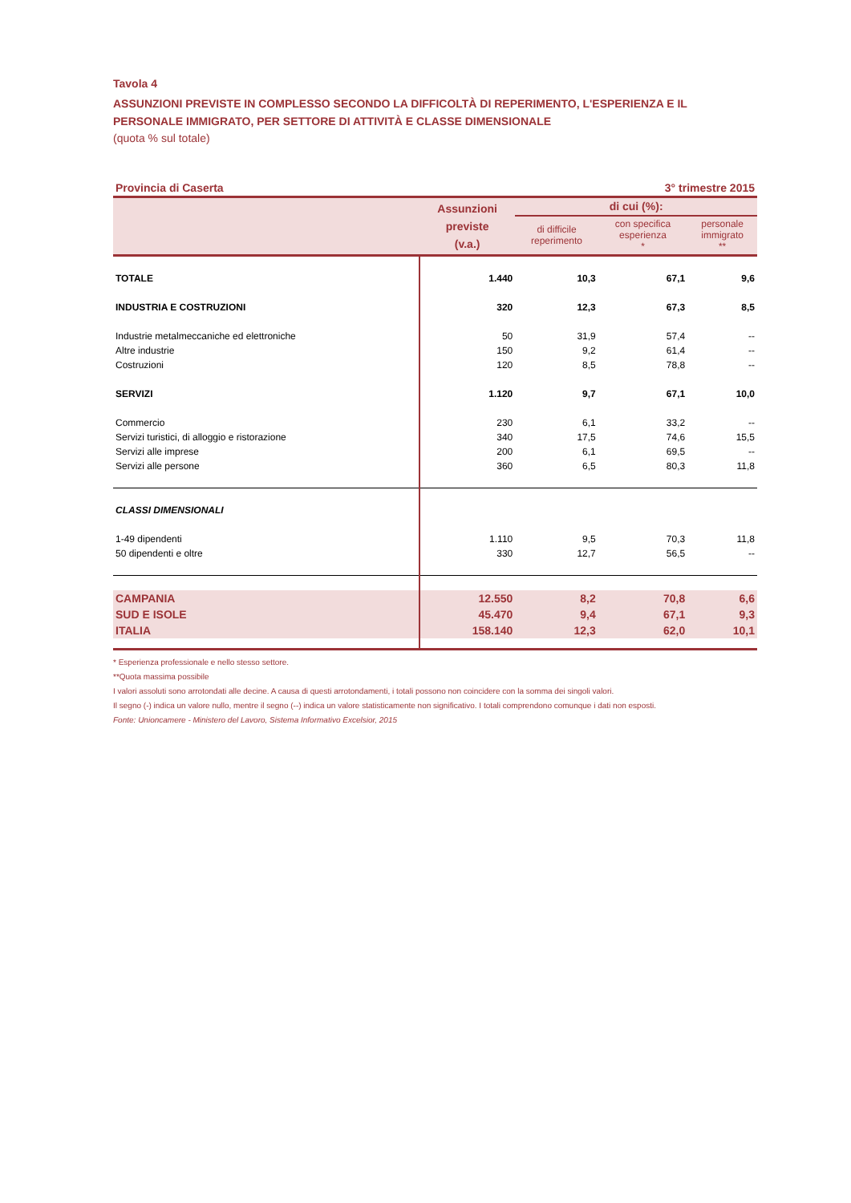Tavola 4
ASSUNZIONI PREVISTE IN COMPLESSO SECONDO LA DIFFICOLTÀ DI REPERIMENTO, L'ESPERIENZA E IL PERSONALE IMMIGRATO, PER SETTORE DI ATTIVITÀ E CLASSE DIMENSIONALE
(quota % sul totale)
Provincia di Caserta 3° trimestre 2015
| | Assunzioni previste (v.a.) | di cui (%): | | |
| --- | --- | --- | --- | --- |
| | | di difficile reperimento | con specifica esperienza * | personale immigrato ** |
| TOTALE | 1.440 | 10,3 | 67,1 | 9,6 |
| INDUSTRIA E COSTRUZIONI | 320 | 12,3 | 67,3 | 8,5 |
| Industrie metalmeccaniche ed elettroniche | 50 | 31,9 | 57,4 | -- |
| Altre industrie | 150 | 9,2 | 61,4 | -- |
| Costruzioni | 120 | 8,5 | 78,8 | -- |
| SERVIZI | 1.120 | 9,7 | 67,1 | 10,0 |
| Commercio | 230 | 6,1 | 33,2 | -- |
| Servizi turistici, di alloggio e ristorazione | 340 | 17,5 | 74,6 | 15,5 |
| Servizi alle imprese | 200 | 6,1 | 69,5 | -- |
| Servizi alle persone | 360 | 6,5 | 80,3 | 11,8 |
| CLASSI DIMENSIONALI | | | | |
| 1-49 dipendenti | 1.110 | 9,5 | 70,3 | 11,8 |
| 50 dipendenti e oltre | 330 | 12,7 | 56,5 | -- |
| CAMPANIA | 12.550 | 8,2 | 70,8 | 6,6 |
| SUD E ISOLE | 45.470 | 9,4 | 67,1 | 9,3 |
| ITALIA | 158.140 | 12,3 | 62,0 | 10,1 |
* Esperienza professionale e nello stesso settore.
**Quota massima possibile
I valori assoluti sono arrotondati alle decine. A causa di questi arrotondamenti, i totali possono non coincidere con la somma dei singoli valori.
Il segno (-) indica un valore nullo, mentre il segno (--) indica un valore statisticamente non significativo. I totali comprendono comunque i dati non esposti.
Fonte: Unioncamere - Ministero del Lavoro, Sistema Informativo Excelsior, 2015